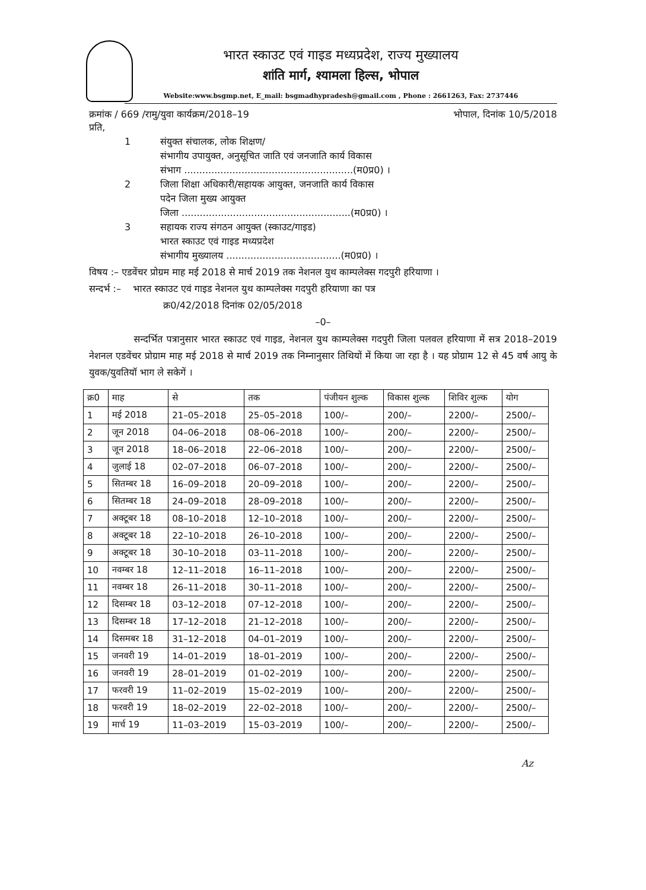भारत स्काउट एवं गाइड मध्यप्रदेश, राज्य मुख्यालय
शांति मार्ग, श्यामला हिल्स, भोपाल
Website:www.bsgmp.net, E_mail: bsgmadhypradesh@gmail.com , Phone : 2661263, Fax: 2737446
क्रमांक / 669 /रामु/युवा कार्यक्रम/2018–19 भोपाल, दिनांक 10/5/2018
प्रति,
1 संयुक्त संचालक, लोक शिक्षण/
संभागीय उपायुक्त, अनुसूचित जाति एवं जनजाति कार्य विकास
संभाग ........................................................(म0प्र0) ।
2 जिला शिक्षा अधिकारी/सहायक आयुक्त, जनजाति कार्य विकास
पदेन जिला मुख्य आयुक्त
जिला ........................................................(म0प्र0) ।
3 सहायक राज्य संगठन आयुक्त (स्काउट/गाइड)
भारत स्काउट एवं गाइड मध्यप्रदेश
संभागीय मुख्यालय ......................................(म0प्र0) ।
विषय :– एडवेंचर प्रोग्रम माह मई 2018 से मार्च 2019 तक नेशनल युथ काम्पलेक्स गदपुरी हरियाणा ।
सन्दर्भ :– भारत स्काउट एवं गाइड नेशनल युथ काम्पलेक्स गदपुरी हरियाणा का पत्र
क्र0/42/2018 दिनांक 02/05/2018
–0–
सन्दर्भित पत्रानुसार भारत स्काउट एवं गाइड, नेशनल युथ काम्पलेक्स गदपुरी जिला पलवल हरियाणा में सत्र 2018–2019 नेशनल एडवेंचर प्रोग्राम माह मई 2018 से मार्च 2019 तक निम्नानुसार तिथियों में किया जा रहा है । यह प्रोग्राम 12 से 45 वर्ष आयु के युवक/युवतियॉ भाग ले सकेगें ।
| क्र0 | माह | से | तक | पंजीयन शुल्क | विकास शुल्क | शिविर शुल्क | योग |
| --- | --- | --- | --- | --- | --- | --- | --- |
| 1 | मई 2018 | 21–05–2018 | 25–05–2018 | 100/– | 200/– | 2200/– | 2500/– |
| 2 | जून 2018 | 04–06–2018 | 08–06–2018 | 100/– | 200/– | 2200/– | 2500/– |
| 3 | जून 2018 | 18–06–2018 | 22–06–2018 | 100/– | 200/– | 2200/– | 2500/– |
| 4 | जुलाई 18 | 02–07–2018 | 06–07–2018 | 100/– | 200/– | 2200/– | 2500/– |
| 5 | सितम्बर 18 | 16–09–2018 | 20–09–2018 | 100/– | 200/– | 2200/– | 2500/– |
| 6 | सितम्बर 18 | 24–09–2018 | 28–09–2018 | 100/– | 200/– | 2200/– | 2500/– |
| 7 | अक्टूबर 18 | 08–10–2018 | 12–10–2018 | 100/– | 200/– | 2200/– | 2500/– |
| 8 | अक्टूबर 18 | 22–10–2018 | 26–10–2018 | 100/– | 200/– | 2200/– | 2500/– |
| 9 | अक्टूबर 18 | 30–10–2018 | 03–11–2018 | 100/– | 200/– | 2200/– | 2500/– |
| 10 | नवम्बर 18 | 12–11–2018 | 16–11–2018 | 100/– | 200/– | 2200/– | 2500/– |
| 11 | नवम्बर 18 | 26–11–2018 | 30–11–2018 | 100/– | 200/– | 2200/– | 2500/– |
| 12 | दिसम्बर 18 | 03–12–2018 | 07–12–2018 | 100/– | 200/– | 2200/– | 2500/– |
| 13 | दिसम्बर 18 | 17–12–2018 | 21–12–2018 | 100/– | 200/– | 2200/– | 2500/– |
| 14 | दिसमबर 18 | 31–12–2018 | 04–01–2019 | 100/– | 200/– | 2200/– | 2500/– |
| 15 | जनवरी 19 | 14–01–2019 | 18–01–2019 | 100/– | 200/– | 2200/– | 2500/– |
| 16 | जनवरी 19 | 28–01–2019 | 01–02–2019 | 100/– | 200/– | 2200/– | 2500/– |
| 17 | फरवरी 19 | 11–02–2019 | 15–02–2019 | 100/– | 200/– | 2200/– | 2500/– |
| 18 | फरवरी 19 | 18–02–2019 | 22–02–2018 | 100/– | 200/– | 2200/– | 2500/– |
| 19 | मार्च 19 | 11–03–2019 | 15–03–2019 | 100/– | 200/– | 2200/– | 2500/– |
Az